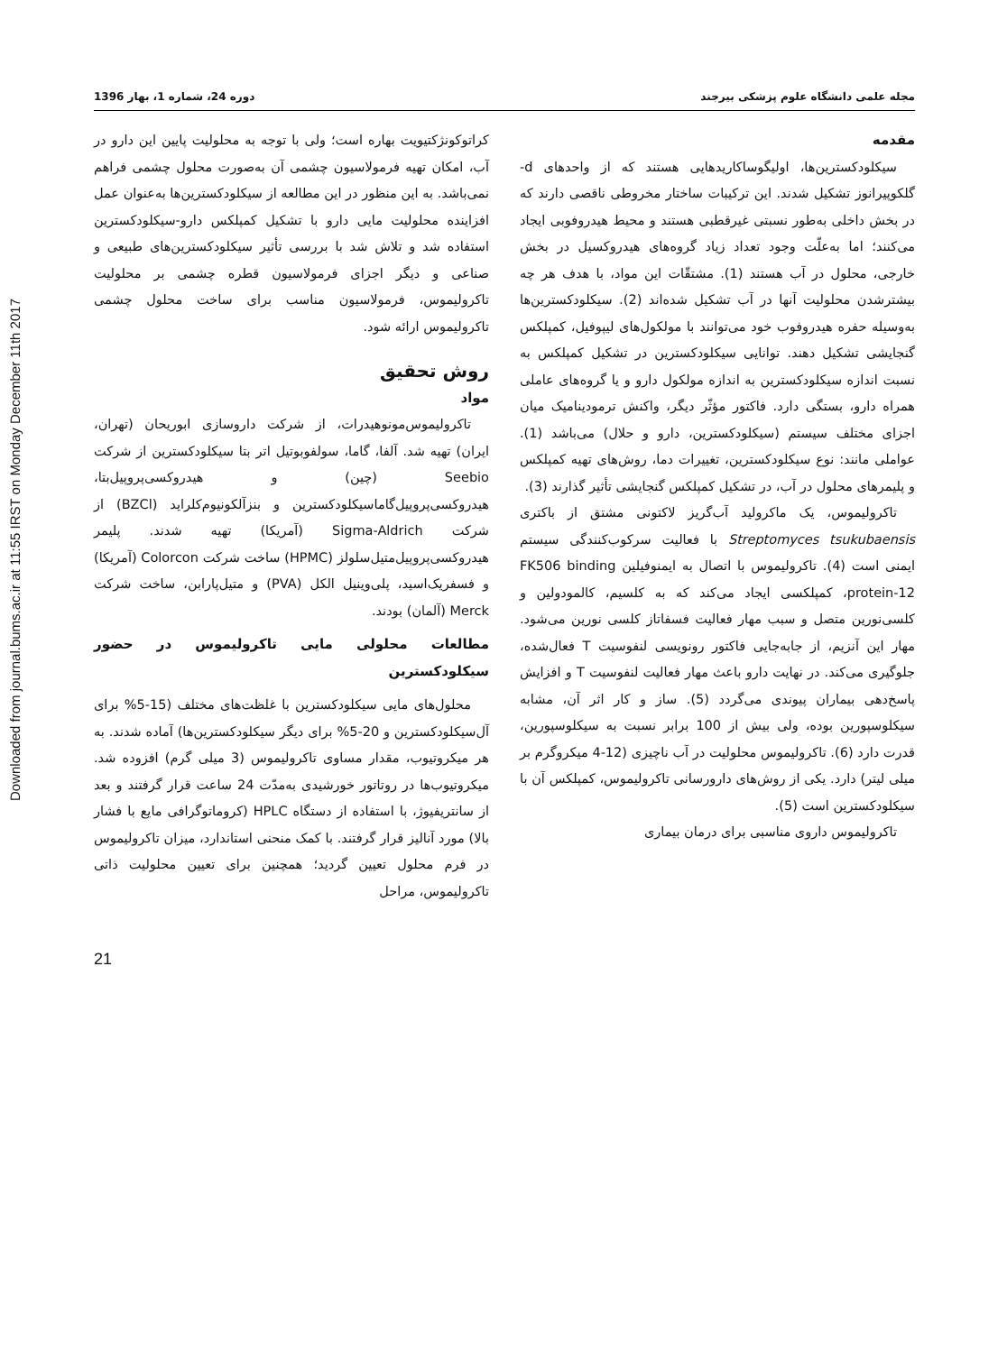Downloaded from journal.bums.ac.ir at 11:55 IRST on Monday December 11th 2017
مجله علمی دانشگاه علوم پزشکی بیرجند دوره 24، شماره 1، بهار 1396
مقدمه
سیکلودکسترین‌ها، اولیگوساکاریدهایی هستند که از واحدهای d-گلکوپیرانوز تشکیل شدند. این ترکیبات ساختار مخروطی ناقصی دارند که در بخش داخلی به‌طور نسبتی غیرقطبی هستند و محیط هیدروفوبی ایجاد می‌کنند؛ اما به‌علّت وجود تعداد زیاد گروه‌های هیدروکسیل در بخش خارجی، محلول در آب هستند (1). مشتقّات این مواد، با هدف هر چه بیشترشدن محلولیت آنها در آب تشکیل شده‌اند (2). سیکلودکسترین‌ها به‌وسیله حفره هیدروفوب خود می‌توانند با مولکول‌های لیپوفیل، کمپلکس گنجایشی تشکیل دهند. توانایی سیکلودکسترین در تشکیل کمپلکس به نسبت اندازه سیکلودکسترین به اندازه مولکول دارو و یا گروه‌های عاملی همراه دارو، بستگی دارد. فاکتور مؤثّر دیگر، واکنش ترمودینامیک میان اجزای مختلف سیستم (سیکلودکسترین، دارو و حلال) می‌باشد (1). عواملی مانند: نوع سیکلودکسترین، تغییرات دما، روش‌های تهیه کمپلکس و پلیمرهای محلول در آب، در تشکیل کمپلکس گنجایشی تأثیر گذارند (3).
تاکرولیموس، یک ماکرولید آب‌گریز لاکتونی مشتق از باکتری Streptomyces tsukubaensis با فعالیت سرکوب‌کنندگی سیستم ایمنی است (4). تاکرولیموس با اتصال به ایمنوفیلین FK506 binding protein-12، کمپلکسی ایجاد می‌کند که به کلسیم، کالمودولین و کلسی‌نورین متصل و سبب مهار فعالیت فسفاتاز کلسی نورین می‌شود. مهار این آنزیم، از جابه‌جایی فاکتور رونویسی لنفوسیت T فعال‌شده، جلوگیری می‌کند. در نهایت دارو باعث مهار فعالیت لنفوسیت T و افزایش پاسخ‌دهی بیماران پیوندی می‌گردد (5). ساز و کار اثر آن، مشابه سیکلوسپورین بوده، ولی بیش از 100 برابر نسبت به سیکلوسپورین، قدرت دارد (6). تاکرولیموس محلولیت در آب ناچیزی (12-4 میکروگرم بر میلی لیتر) دارد. یکی از روش‌های دارورسانی تاکرولیموس، کمپلکس آن با سیکلودکسترین است (5).
تاکرولیموس داروی مناسبی برای درمان بیماری
کراتوکونژکتیویت بهاره است؛ ولی با توجه به محلولیت پایین این دارو در آب، امکان تهیه فرمولاسیون چشمی آن به‌صورت محلول چشمی فراهم نمی‌باشد. به این منظور در این مطالعه از سیکلودکسترین‌ها به‌عنوان عمل افزاینده محلولیت مایی دارو با تشکیل کمپلکس دارو-سیکلودکسترین استفاده شد و تلاش شد با بررسی تأثیر سیکلودکسترین‌های طبیعی و صناعی و دیگر اجزای فرمولاسیون قطره چشمی بر محلولیت تاکرولیموس، فرمولاسیون مناسب برای ساخت محلول چشمی تاکرولیموس ارائه شود.
روش تحقیق
مواد
تاکرولیموس‌مونوهیدرات، از شرکت داروسازی ابوریحان (تهران، ایران) تهیه شد. آلفا، گاما، سولفوبوتیل اتر بتا سیکلودکسترین از شرکت Seebio (چین) و هیدروکسی‌پروپیل‌بتا، هیدروکسی‌پروپیل‌گاماسیکلودکسترین و بنزآلکونیوم‌کلراید (BZCl) از شرکت Sigma-Aldrich (آمریکا) تهیه شدند. پلیمر هیدروکسی‌پروپیل‌متیل‌سلولز (HPMC) ساخت شرکت Colorcon (آمریکا) و فسفریک‌اسید، پلی‌وینیل الکل (PVA) و متیل‌پارابن، ساخت شرکت Merck (آلمان) بودند.
مطالعات محلولی مایی تاکرولیموس در حضور سیکلودکسترین
محلول‌های مایی سیکلودکسترین با غلظت‌های مختلف (15-5% برای آل‌سیکلودکسترین و 20-5% برای دیگر سیکلودکسترین‌ها) آماده شدند. به هر میکروتیوب، مقدار مساوی تاکرولیموس (3 میلی گرم) افزوده شد. میکروتیوب‌ها در روتاتور خورشیدی به‌مدّت 24 ساعت قرار گرفتند و بعد از سانتریفیوژ، با استفاده از دستگاه HPLC (کروماتوگرافی مایع با فشار بالا) مورد آنالیز قرار گرفتند. با کمک منحنی استاندارد، میزان تاکرولیموس در فرم محلول تعیین گردید؛ همچنین برای تعیین محلولیت ذاتی تاکرولیموس، مراحل
21